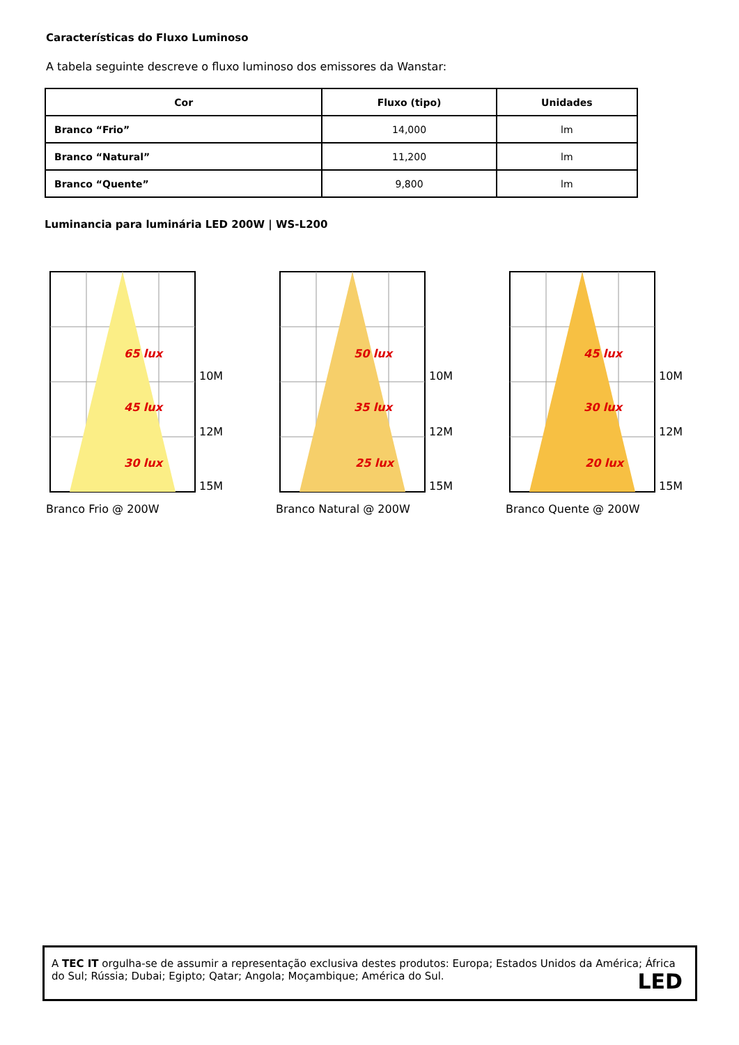Características do Fluxo Luminoso
A tabela seguinte descreve o fluxo luminoso dos emissores da Wanstar:
| Cor | Fluxo (tipo) | Unidades |
| --- | --- | --- |
| Branco “Frio” | 14,000 | lm |
| Branco “Natural” | 11,200 | lm |
| Branco “Quente” | 9,800 | lm |
Luminancia para luminária LED 200W | WS-L200
65 lux
45 lux
30 lux
10M
12M
15M
Branco Frio @ 200W
50 lux
35 lux
25 lux
10M
12M
15M
Branco Natural @ 200W
45 lux
30 lux
20 lux
10M
12M
15M
Branco Quente @ 200W
A TEC IT orgulha-se de assumir a representação exclusiva destes produtos: Europa; Estados Unidos da América; África do Sul; Rússia; Dubai; Egipto; Qatar; Angola; Moçambique; América do Sul.
LED